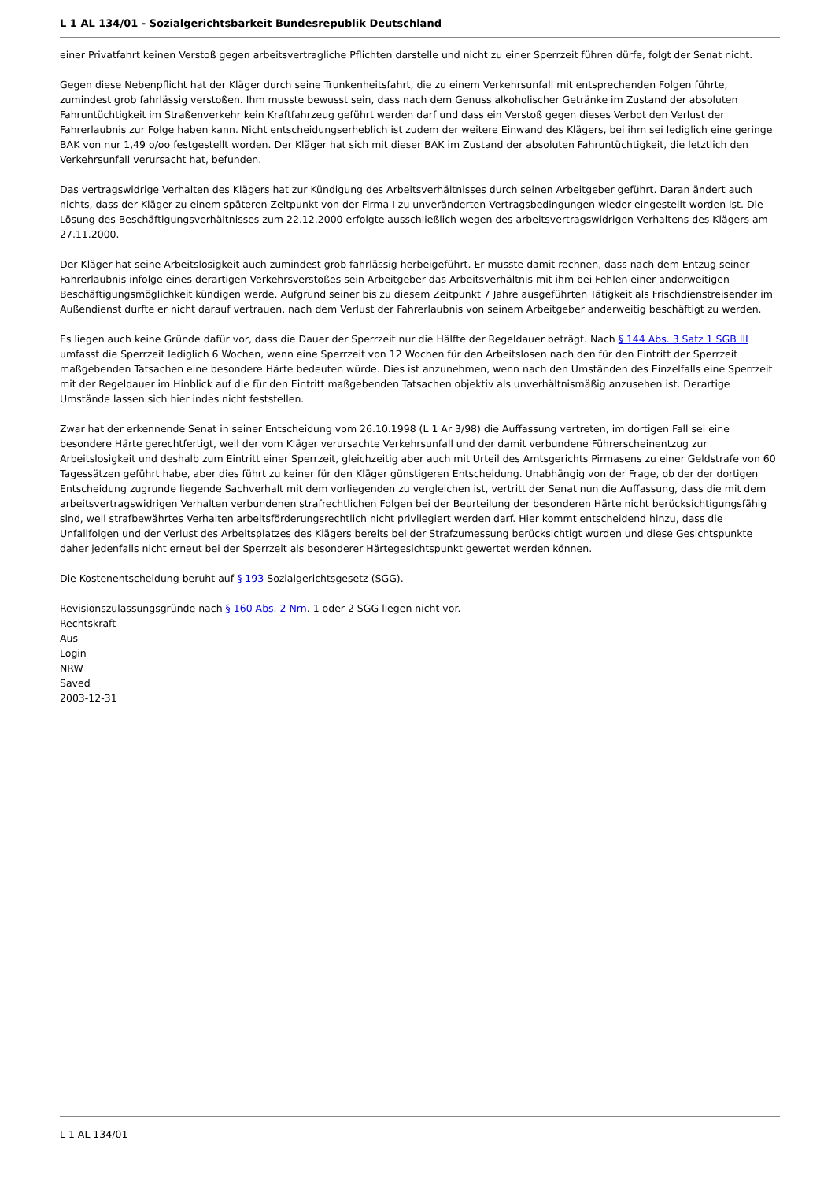L 1 AL 134/01 - Sozialgerichtsbarkeit Bundesrepublik Deutschland
einer Privatfahrt keinen Verstoß gegen arbeitsvertragliche Pflichten darstelle und nicht zu einer Sperrzeit führen dürfe, folgt der Senat nicht.
Gegen diese Nebenpflicht hat der Kläger durch seine Trunkenheitsfahrt, die zu einem Verkehrsunfall mit entsprechenden Folgen führte, zumindest grob fahrlässig verstoßen. Ihm musste bewusst sein, dass nach dem Genuss alkoholischer Getränke im Zustand der absoluten Fahruntüchtigkeit im Straßenverkehr kein Kraftfahrzeug geführt werden darf und dass ein Verstoß gegen dieses Verbot den Verlust der Fahrerlaubnis zur Folge haben kann. Nicht entscheidungserheblich ist zudem der weitere Einwand des Klägers, bei ihm sei lediglich eine geringe BAK von nur 1,49 o/oo festgestellt worden. Der Kläger hat sich mit dieser BAK im Zustand der absoluten Fahruntüchtigkeit, die letztlich den Verkehrsunfall verursacht hat, befunden.
Das vertragswidrige Verhalten des Klägers hat zur Kündigung des Arbeitsverhältnisses durch seinen Arbeitgeber geführt. Daran ändert auch nichts, dass der Kläger zu einem späteren Zeitpunkt von der Firma I zu unveränderten Vertragsbedingungen wieder eingestellt worden ist. Die Lösung des Beschäftigungsverhältnisses zum 22.12.2000 erfolgte ausschließlich wegen des arbeitsvertragswidrigen Verhaltens des Klägers am 27.11.2000.
Der Kläger hat seine Arbeitslosigkeit auch zumindest grob fahrlässig herbeigeführt. Er musste damit rechnen, dass nach dem Entzug seiner Fahrerlaubnis infolge eines derartigen Verkehrsverstoßes sein Arbeitgeber das Arbeitsverhältnis mit ihm bei Fehlen einer anderweitigen Beschäftigungsmöglichkeit kündigen werde. Aufgrund seiner bis zu diesem Zeitpunkt 7 Jahre ausgeführten Tätigkeit als Frischdienstreisender im Außendienst durfte er nicht darauf vertrauen, nach dem Verlust der Fahrerlaubnis von seinem Arbeitgeber anderweitig beschäftigt zu werden.
Es liegen auch keine Gründe dafür vor, dass die Dauer der Sperrzeit nur die Hälfte der Regeldauer beträgt. Nach § 144 Abs. 3 Satz 1 SGB III umfasst die Sperrzeit lediglich 6 Wochen, wenn eine Sperrzeit von 12 Wochen für den Arbeitslosen nach den für den Eintritt der Sperrzeit maßgebenden Tatsachen eine besondere Härte bedeuten würde. Dies ist anzunehmen, wenn nach den Umständen des Einzelfalls eine Sperrzeit mit der Regeldauer im Hinblick auf die für den Eintritt maßgebenden Tatsachen objektiv als unverhältnismäßig anzusehen ist. Derartige Umstände lassen sich hier indes nicht feststellen.
Zwar hat der erkennende Senat in seiner Entscheidung vom 26.10.1998 (L 1 Ar 3/98) die Auffassung vertreten, im dortigen Fall sei eine besondere Härte gerechtfertigt, weil der vom Kläger verursachte Verkehrsunfall und der damit verbundene Führerscheinentzug zur Arbeitslosigkeit und deshalb zum Eintritt einer Sperrzeit, gleichzeitig aber auch mit Urteil des Amtsgerichts Pirmasens zu einer Geldstrafe von 60 Tagessätzen geführt habe, aber dies führt zu keiner für den Kläger günstigeren Entscheidung. Unabhängig von der Frage, ob der der dortigen Entscheidung zugrunde liegende Sachverhalt mit dem vorliegenden zu vergleichen ist, vertritt der Senat nun die Auffassung, dass die mit dem arbeitsvertragswidrigen Verhalten verbundenen strafrechtlichen Folgen bei der Beurteilung der besonderen Härte nicht berücksichtigungsfähig sind, weil strafbewährtes Verhalten arbeitsförderungsrechtlich nicht privilegiert werden darf. Hier kommt entscheidend hinzu, dass die Unfallfolgen und der Verlust des Arbeitsplatzes des Klägers bereits bei der Strafzumessung berücksichtigt wurden und diese Gesichtspunkte daher jedenfalls nicht erneut bei der Sperrzeit als besonderer Härtegesichtspunkt gewertet werden können.
Die Kostenentscheidung beruht auf § 193 Sozialgerichtsgesetz (SGG).
Revisionszulassungsgründe nach § 160 Abs. 2 Nrn. 1 oder 2 SGG liegen nicht vor.
Rechtskraft
Aus
Login
NRW
Saved
2003-12-31
L 1 AL 134/01